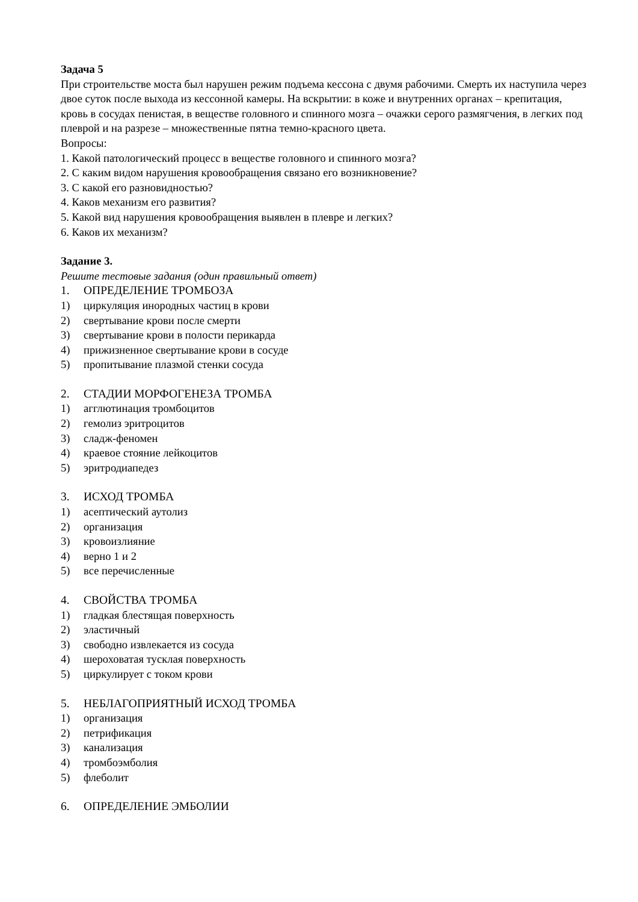Задача 5
При строительстве моста был нарушен режим подъема кессона с двумя рабочими. Смерть их наступила через двое суток после выхода из кессонной камеры. На вскрытии: в коже и внутренних органах – крепитация, кровь в сосудах пенистая, в веществе головного и спинного мозга – очажки серого размягчения, в легких под плеврой и на разрезе – множественные пятна темно-красного цвета.
Вопросы:
1. Какой патологический процесс в веществе головного и спинного мозга?
2. С каким видом нарушения кровообращения связано его возникновение?
3. С какой его разновидностью?
4. Каков механизм его развития?
5. Какой вид нарушения кровообращения выявлен в плевре и легких?
6. Каков их механизм?
Задание 3.
Решите тестовые задания (один правильный ответ)
1. ОПРЕДЕЛЕНИЕ ТРОМБОЗА
1) циркуляция инородных частиц в крови
2) свертывание крови после смерти
3) свертывание крови в полости перикарда
4) прижизненное свертывание крови в сосуде
5) пропитывание плазмой стенки сосуда
2. СТАДИИ МОРФОГЕНЕЗА ТРОМБА
1) агглютинация тромбоцитов
2) гемолиз эритроцитов
3) сладж-феномен
4) краевое стояние лейкоцитов
5) эритродиапедез
3. ИСХОД ТРОМБА
1) асептический аутолиз
2) организация
3) кровоизлияние
4) верно 1 и 2
5) все перечисленные
4. СВОЙСТВА ТРОМБА
1) гладкая блестящая поверхность
2) эластичный
3) свободно извлекается из сосуда
4) шероховатая тусклая поверхность
5) циркулирует с током крови
5. НЕБЛАГОПРИЯТНЫЙ ИСХОД ТРОМБА
1) организация
2) петрификация
3) канализация
4) тромбоэмболия
5) флеболит
6. ОПРЕДЕЛЕНИЕ ЭМБОЛИИ